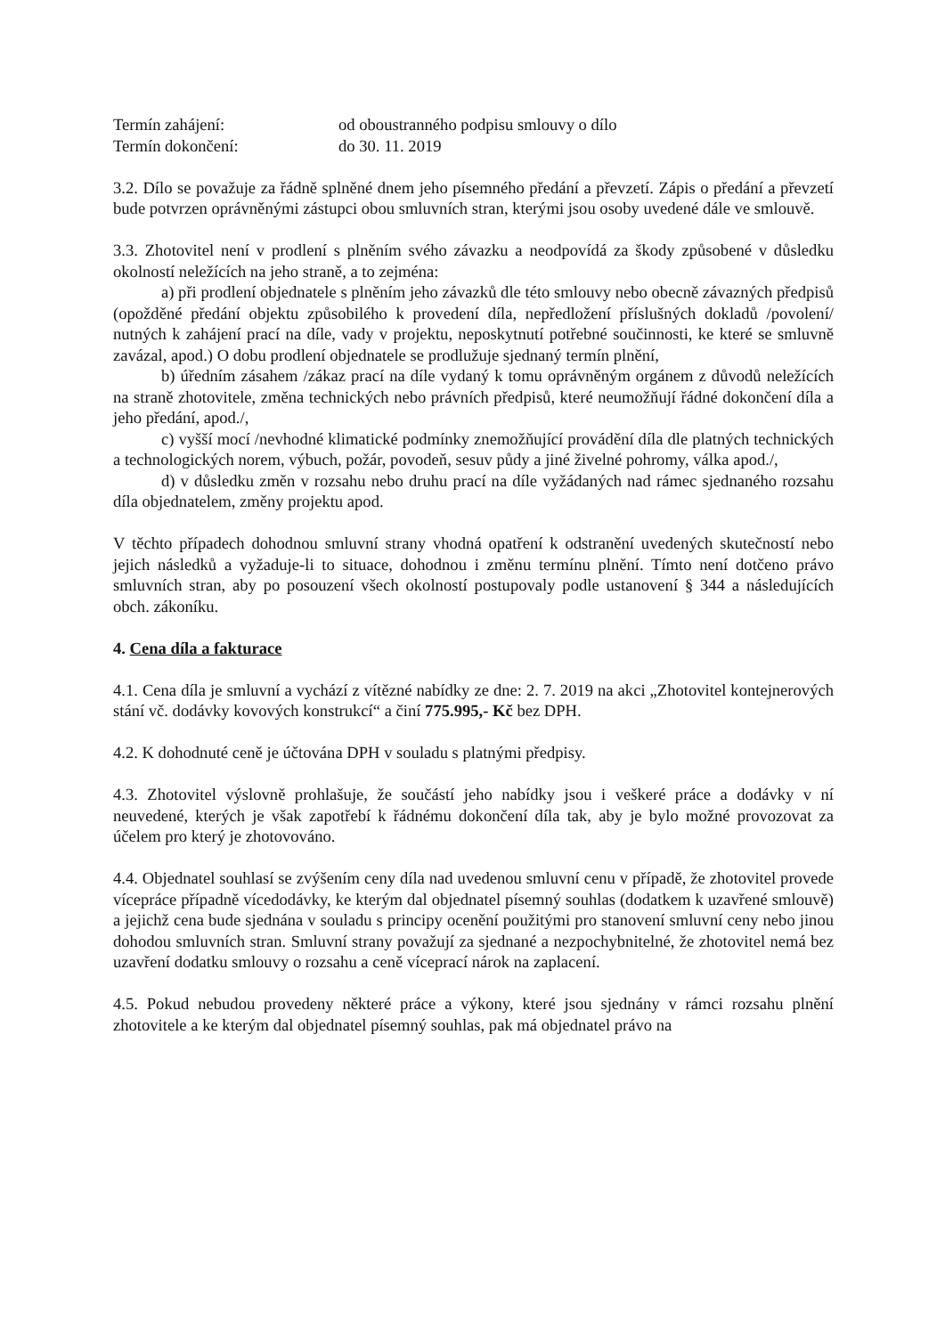Termín zahájení: od oboustranného podpisu smlouvy o dílo
Termín dokončení: do 30. 11. 2019
3.2. Dílo se považuje za řádně splněné dnem jeho písemného předání a převzetí. Zápis o předání a převzetí bude potvrzen oprávněnými zástupci obou smluvních stran, kterými jsou osoby uvedené dále ve smlouvě.
3.3. Zhotovitel není v prodlení s plněním svého závazku a neodpovídá za škody způsobené v důsledku okolností neležících na jeho straně, a to zejména:
a) při prodlení objednatele s plněním jeho závazků dle této smlouvy nebo obecně závazných předpisů (opožděné předání objektu způsobilého k provedení díla, nepředložení příslušných dokladů /povolení/ nutných k zahájení prací na díle, vady v projektu, neposkytnutí potřebné součinnosti, ke které se smluvně zavázal, apod.) O dobu prodlení objednatele se prodlužuje sjednaný termín plnění,
b) úředním zásahem /zákaz prací na díle vydaný k tomu oprávněným orgánem z důvodů neležících na straně zhotovitele, změna technických nebo právních předpisů, které neumožňují řádné dokončení díla a jeho předání, apod./,
c) vyšší mocí /nevhodné klimatické podmínky znemožňující provádění díla dle platných technických a technologických norem, výbuch, požár, povodeň, sesuv půdy a jiné živelné pohromy, válka apod./,
d) v důsledku změn v rozsahu nebo druhu prací na díle vyžádaných nad rámec sjednaného rozsahu díla objednatelem, změny projektu apod.
V těchto případech dohodnou smluvní strany vhodná opatření k odstranění uvedených skutečností nebo jejich následků a vyžaduje-li to situace, dohodnou i změnu termínu plnění. Tímto není dotčeno právo smluvních stran, aby po posouzení všech okolností postupovaly podle ustanovení § 344 a následujících obch. zákoníku.
4. Cena díla a fakturace
4.1. Cena díla je smluvní a vychází z vítězné nabídky ze dne: 2. 7. 2019 na akci „Zhotovitel kontejnerových stání vč. dodávky kovových konstrukcí“ a činí 775.995,- Kč bez DPH.
4.2. K dohodnuté ceně je účtována DPH v souladu s platnými předpisy.
4.3. Zhotovitel výslovně prohlašuje, že součástí jeho nabídky jsou i veškeré práce a dodávky v ní neuvedené, kterých je však zapotřebí k řádnému dokončení díla tak, aby je bylo možné provozovat za účelem pro který je zhotovováno.
4.4. Objednatel souhlasí se zvýšením ceny díla nad uvedenou smluvní cenu v případě, že zhotovitel provede vícepráce případně vícedodávky, ke kterým dal objednatel písemný souhlas (dodatkem k uzavřené smlouvě) a jejichž cena bude sjednána v souladu s principy ocenění použitými pro stanovení smluvní ceny nebo jinou dohodou smluvních stran. Smluvní strany považují za sjednané a nezpochybnitelné, že zhotovitel nemá bez uzavření dodatku smlouvy o rozsahu a ceně víceprací nárok na zaplacení.
4.5. Pokud nebudou provedeny některé práce a výkony, které jsou sjednány v rámci rozsahu plnění zhotovitele a ke kterým dal objednatel písemný souhlas, pak má objednatel právo na